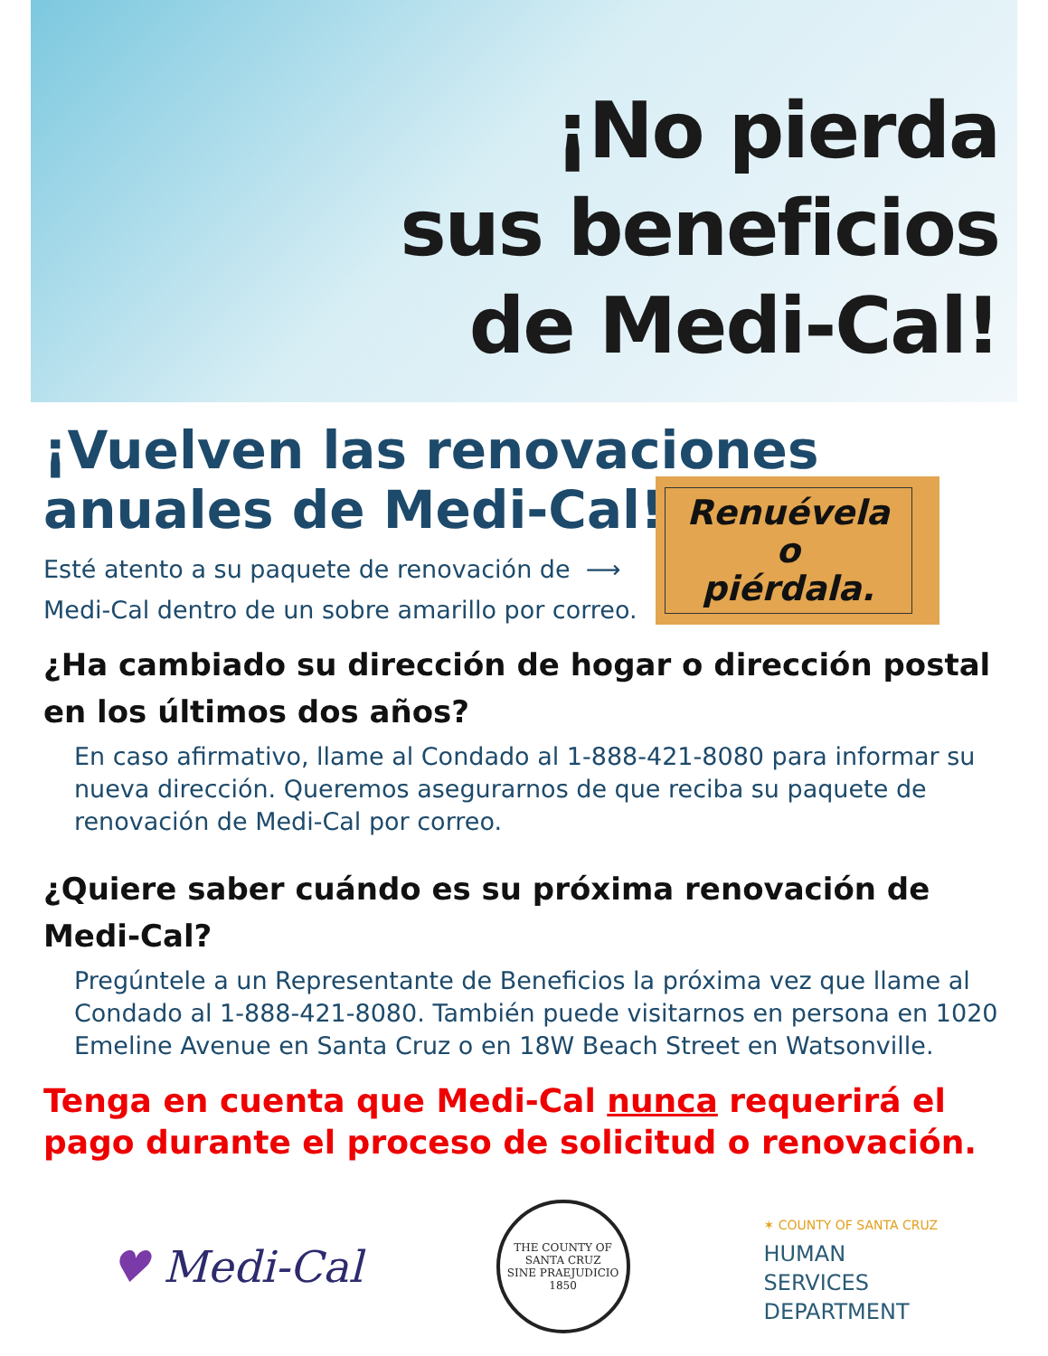¡No pierda
sus beneficios
de Medi-Cal!
¡Vuelven las renovaciones
anuales de Medi-Cal!
Esté atento a su paquete de renovación de ⟶
Medi-Cal dentro de un sobre amarillo por correo.
Renuévela
o
piérdala.
¿Ha cambiado su dirección de hogar o dirección postal en los últimos dos años?
En caso afirmativo, llame al Condado al 1-888-421-8080 para informar su nueva dirección. Queremos asegurarnos de que reciba su paquete de renovación de Medi-Cal por correo.
¿Quiere saber cuándo es su próxima renovación de Medi-Cal?
Pregúntele a un Representante de Beneficios la próxima vez que llame al Condado al 1-888-421-8080. También puede visitarnos en persona en 1020 Emeline Avenue en Santa Cruz o en 18W Beach Street en Watsonville.
Tenga en cuenta que Medi-Cal nunca requerirá el pago durante el proceso de solicitud o renovación.
♥ Medi-Cal
THE COUNTY OF SANTA CRUZ
SINE PRAEJUDICIO
1850
✶ COUNTY OF SANTA CRUZ
HUMAN
SERVICES
DEPARTMENT